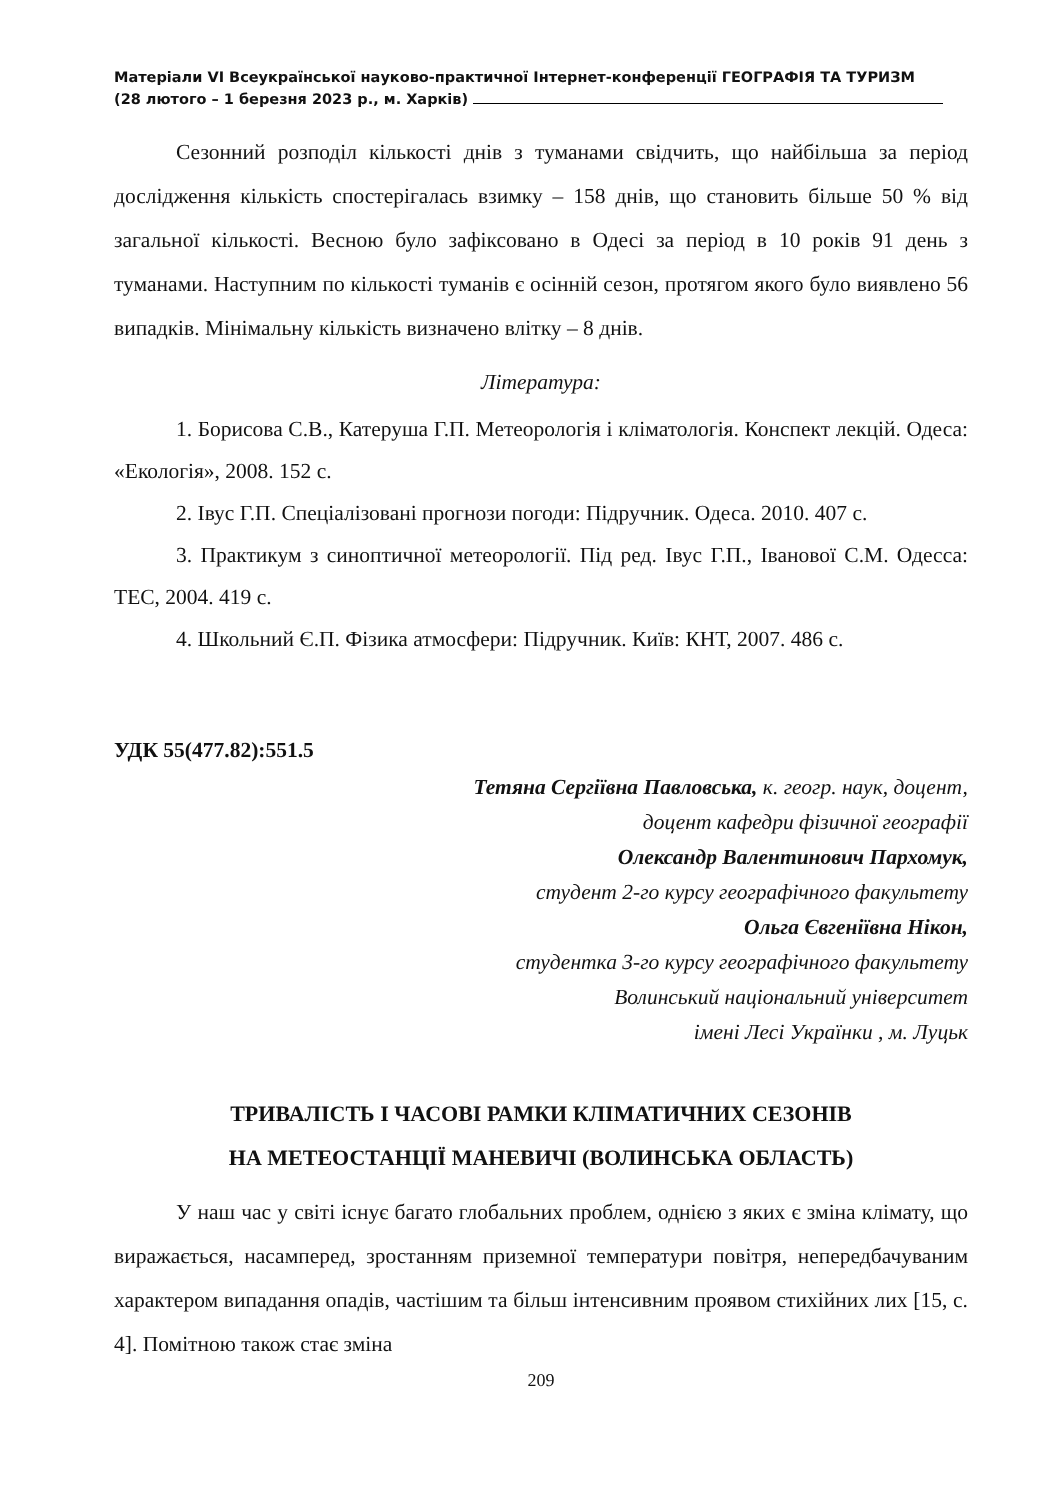Матеріали VI Всеукраїнської науково-практичної Інтернет-конференції ГЕОГРАФІЯ ТА ТУРИЗМ
(28 лютого – 1 березня 2023 р., м. Харків)
Сезонний розподіл кількості днів з туманами свідчить, що найбільша за період дослідження кількість спостерігалась взимку – 158 днів, що становить більше 50 % від загальної кількості. Весною було зафіксовано в Одесі за період в 10 років 91 день з туманами. Наступним по кількості туманів є осінній сезон, протягом якого було виявлено 56 випадків. Мінімальну кількість визначено влітку – 8 днів.
Література:
1. Борисова С.В., Катеруша Г.П. Метеорологія і кліматологія. Конспект лекцій. Одеса: «Екологія», 2008. 152 с.
2. Івус Г.П. Спеціалізовані прогнози погоди: Підручник. Одеса. 2010. 407 с.
3. Практикум з синоптичної метеорології. Під ред. Івус Г.П., Іванової С.М. Одесса: ТЕС, 2004. 419 с.
4. Школьний Є.П. Фізика атмосфери: Підручник. Київ: КНТ, 2007. 486 с.
УДК 55(477.82):551.5
Тетяна Сергіївна Павловська, к. геогр. наук, доцент,
доцент кафедри фізичної географії
Олександр Валентинович Пархомук,
студент 2-го курсу географічного факультету
Ольга Євгеніївна Нікон,
студентка 3-го курсу географічного факультету
Волинський національний університет
імені Лесі Українки , м. Луцьк
ТРИВАЛІСТЬ І ЧАСОВІ РАМКИ КЛІМАТИЧНИХ СЕЗОНІВ
НА МЕТЕОСТАНЦІЇ МАНЕВИЧІ (ВОЛИНСЬКА ОБЛАСТЬ)
У наш час у світі існує багато глобальних проблем, однією з яких є зміна клімату, що виражається, насамперед, зростанням приземної температури повітря, непередбачуваним характером випадання опадів, частішим та більш інтенсивним проявом стихійних лих [15, с. 4]. Помітною також стає зміна
209